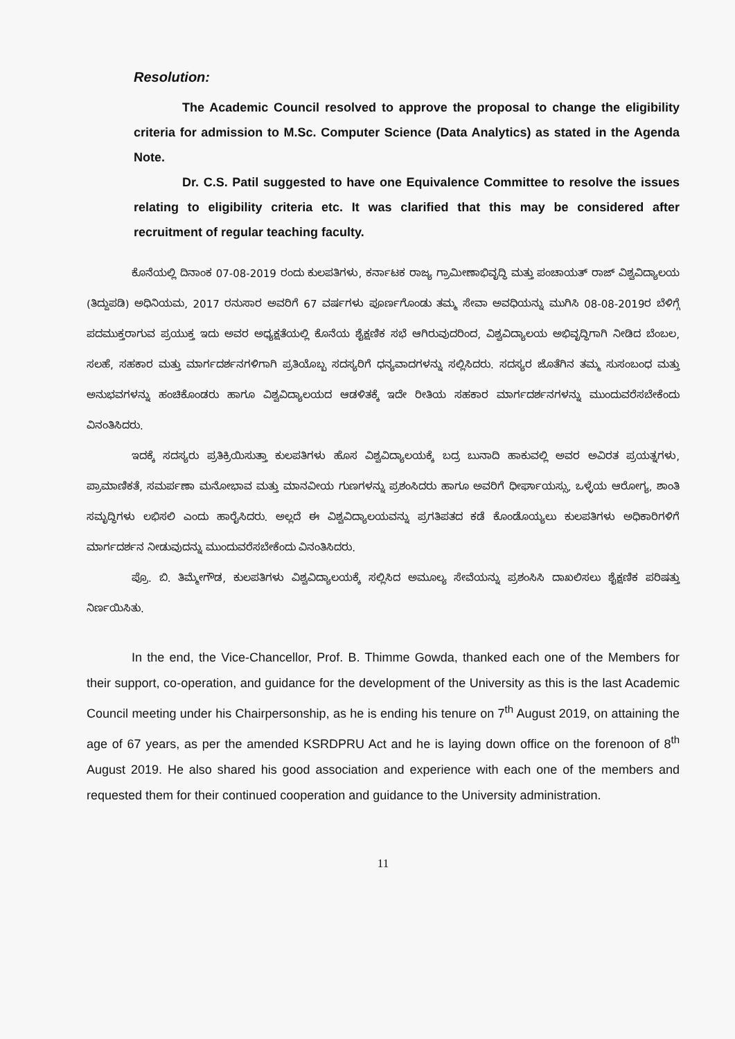Resolution:
The Academic Council resolved to approve the proposal to change the eligibility criteria for admission to M.Sc. Computer Science (Data Analytics) as stated in the Agenda Note.
Dr. C.S. Patil suggested to have one Equivalence Committee to resolve the issues relating to eligibility criteria etc. It was clarified that this may be considered after recruitment of regular teaching faculty.
ಕೊನೆಯಲ್ಲಿ ದಿನಾಂಕ 07-08-2019 ರಂದು ಕುಲಪತಿಗಳು, ಕರ್ನಾಟಕ ರಾಜ್ಯ ಗ್ರಾಮೀಣಾಭಿವೃದ್ಧಿ ಮತ್ತು ಪಂಚಾಯತ್ ರಾಜ್ ವಿಶ್ವವಿದ್ಯಾಲಯ (ತಿದ್ದುಪಡಿ) ಅಧಿನಿಯಮ, 2017 ರನುಸಾರ ಅವರಿಗೆ 67 ವರ್ಷಗಳು ಪೂರ್ಣಗೊಂಡು ತಮ್ಮ ಸೇವಾ ಅವಧಿಯನ್ನು ಮುಗಿಸಿ 08-08-2019ರ ಬೆಳಿಗ್ಗೆ ಪದಮುಕ್ತರಾಗುವ ಪ್ರಯುಕ್ತ ಇದು ಅವರ ಅಧ್ಯಕ್ಷತೆಯಲ್ಲಿ ಕೊನೆಯ ಶೈಕ್ಷಣಿಕ ಸಭೆ ಆಗಿರುವುದರಿಂದ, ವಿಶ್ವವಿದ್ಯಾಲಯ ಅಭಿವೃದ್ಧಿಗಾಗಿ ನೀಡಿದ ಬೆಂಬಲ, ಸಲಹೆ, ಸಹಕಾರ ಮತ್ತು ಮಾರ್ಗದರ್ಶನಗಳಿಗಾಗಿ ಪ್ರತಿಯೊಬ್ಬ ಸದಸ್ಯರಿಗೆ ಧನ್ಯವಾದಗಳನ್ನು ಸಲ್ಲಿಸಿದರು. ಸದಸ್ಯರ ಜೊತೆಗಿನ ತಮ್ಮ ಸುಸಂಬಂಧ ಮತ್ತು ಅನುಭವಗಳನ್ನು ಹಂಚಿಕೊಂಡರು ಹಾಗೂ ವಿಶ್ವವಿದ್ಯಾಲಯದ ಆಡಳಿತಕ್ಕೆ ಇದೇ ರೀತಿಯ ಸಹಕಾರ ಮಾರ್ಗದರ್ಶನಗಳನ್ನು ಮುಂದುವರೆಸಬೇಕೆಂದು ವಿನಂತಿಸಿದರು.
ಇದಕ್ಕೆ ಸದಸ್ಯರು ಪ್ರತಿಕ್ರಿಯಿಸುತ್ತಾ ಕುಲಪತಿಗಳು ಹೊಸ ವಿಶ್ವವಿದ್ಯಾಲಯಕ್ಕೆ ಬದ್ರ ಬುನಾದಿ ಹಾಕುವಲ್ಲಿ ಅವರ ಅವಿರತ ಪ್ರಯತ್ನಗಳು, ಪ್ರಾಮಾಣಿಕತೆ, ಸಮರ್ಪಣಾ ಮನೋಭಾವ ಮತ್ತು ಮಾನವೀಯ ಗುಣಗಳನ್ನು ಪ್ರಶಂಸಿದರು ಹಾಗೂ ಅವರಿಗೆ ಧೀರ್ಘಾಯಸ್ಸು, ಒಳ್ಳೆಯ ಆರೋಗ್ಯ, ಶಾಂತಿ ಸಮೃದ್ಧಿಗಳು ಲಭಿಸಲಿ ಎಂದು ಹಾರೈಸಿದರು. ಅಲ್ಲದೆ ಈ ವಿಶ್ವವಿದ್ಯಾಲಯವನ್ನು ಪ್ರಗತಿಪತದ ಕಡೆ ಕೊಂಡೊಯ್ಯಲು ಕುಲಪತಿಗಳು ಅಧಿಕಾರಿಗಳಿಗೆ ಮಾರ್ಗದರ್ಶನ ನೀಡುವುದನ್ನು ಮುಂದುವರೆಸಬೇಕೆಂದು ವಿನಂತಿಸಿದರು.
ಪ್ರೊ. ಬಿ. ತಿಮ್ಮೇಗೌಡ, ಕುಲಪತಿಗಳು ವಿಶ್ವವಿದ್ಯಾಲಯಕ್ಕೆ ಸಲ್ಲಿಸಿದ ಅಮೂಲ್ಯ ಸೇವೆಯನ್ನು ಪ್ರಶಂಸಿಸಿ ದಾಖಲಿಸಲು ಶೈಕ್ಷಣಿಕ ಪರಿಷತ್ತು ನಿರ್ಣಯಿಸಿತು.
In the end, the Vice-Chancellor, Prof. B. Thimme Gowda, thanked each one of the Members for their support, co-operation, and guidance for the development of the University as this is the last Academic Council meeting under his Chairpersonship, as he is ending his tenure on 7<sup>th</sup> August 2019, on attaining the age of 67 years, as per the amended KSRDPRU Act and he is laying down office on the forenoon of 8<sup>th</sup> August 2019. He also shared his good association and experience with each one of the members and requested them for their continued cooperation and guidance to the University administration.
11